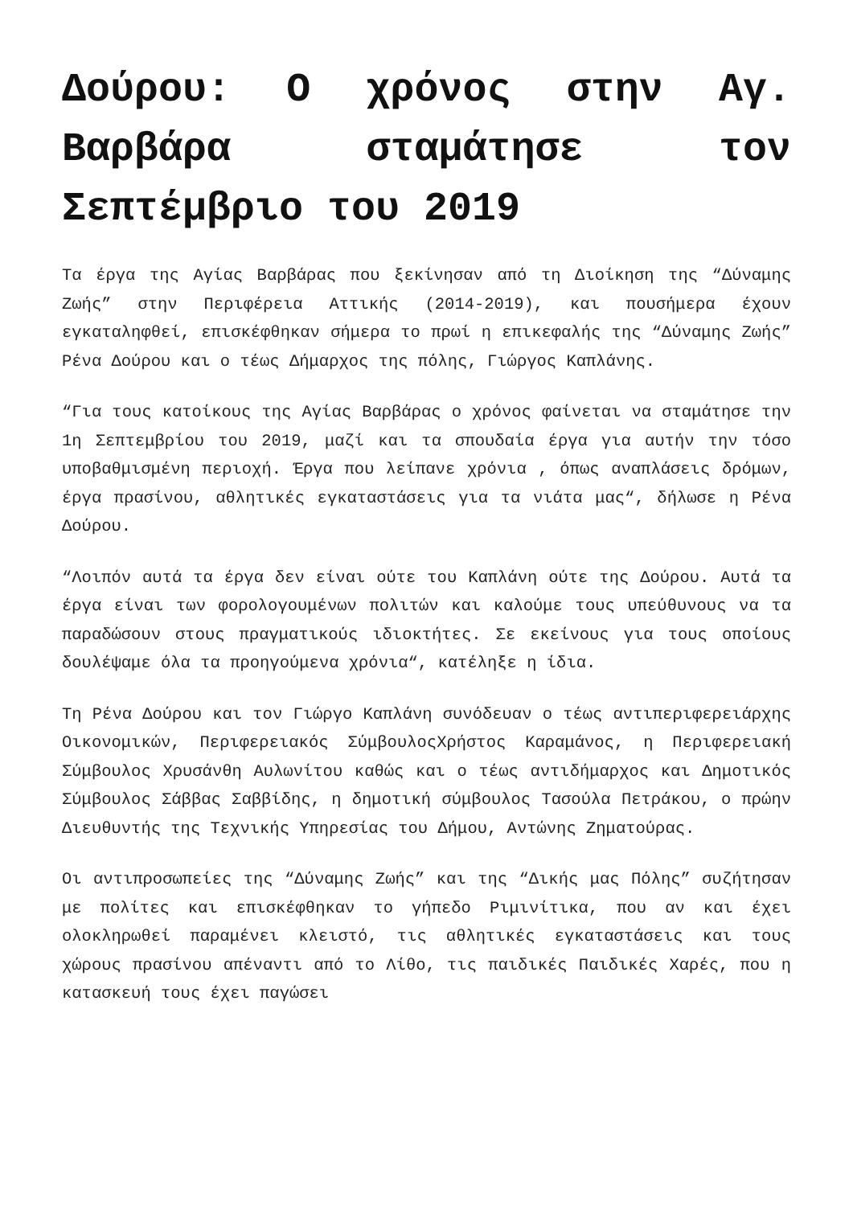Δούρου: Ο χρόνος στην Αγ. Βαρβάρα σταμάτησε τον Σεπτέμβριο του 2019
Τα έργα της Αγίας Βαρβάρας που ξεκίνησαν από τη Διοίκηση της “Δύναμης Ζωής” στην Περιφέρεια Αττικής (2014-2019), και πουσήμερα έχουν εγκαταληφθεί, επισκέφθηκαν σήμερα το πρωί η επικεφαλής της “Δύναμης Ζωής” Ρένα Δούρου και ο τέως Δήμαρχος της πόλης, Γιώργος Καπλάνης.
“Για τους κατοίκους της Αγίας Βαρβάρας ο χρόνος φαίνεται να σταμάτησε την 1η Σεπτεμβρίου του 2019, μαζί και τα σπουδαία έργα για αυτήν την τόσο υποβαθμισμένη περιοχή. Έργα που λείπανε χρόνια , όπως αναπλάσεις δρόμων, έργα πρασίνου, αθλητικές εγκαταστάσεις για τα νιάτα μας“, δήλωσε η Ρένα Δούρου.
“Λοιπόν αυτά τα έργα δεν είναι ούτε του Καπλάνη ούτε της Δούρου. Αυτά τα έργα είναι των φορολογουμένων πολιτών και καλούμε τους υπεύθυνους να τα παραδώσουν στους πραγματικούς ιδιοκτήτες. Σε εκείνους για τους οποίους δουλέψαμε όλα τα προηγούμενα χρόνια“, κατέληξε η ίδια.
Τη Ρένα Δούρου και τον Γιώργο Καπλάνη συνόδευαν ο τέως αντιπεριφερειάρχης Οικονομικών, Περιφερειακός ΣύμβουλοςΧρήστος Καραμάνος, η Περιφερειακή Σύμβουλος Χρυσάνθη Αυλωνίτου καθώς και ο τέως αντιδήμαρχος και Δημοτικός Σύμβουλος Σάββας Σαββίδης, η δημοτική σύμβουλος Τασούλα Πετράκου, ο πρώην Διευθυντής της Τεχνικής Υπηρεσίας του Δήμου, Αντώνης Ζηματούρας.
Οι αντιπροσωπείες της “Δύναμης Ζωής” και της “Δικής μας Πόλης” συζήτησαν με πολίτες και επισκέφθηκαν το γήπεδο Ριμινίτικα, που αν και έχει ολοκληρωθεί παραμένει κλειστό, τις αθλητικές εγκαταστάσεις και τους χώρους πρασίνου απέναντι από το Λίθο, τις παιδικές Παιδικές Χαρές, που η κατασκευή τους έχει παγώσει